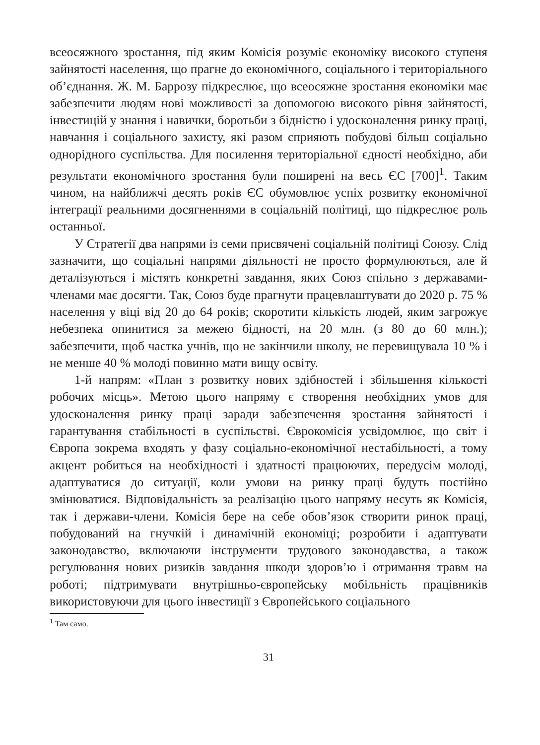всеосяжного зростання, під яким Комісія розуміє економіку високого ступеня зайнятості населення, що прагне до економічного, соціального і територіального об’єднання. Ж. М. Баррозу підкреслює, що всеосяжне зростання економіки має забезпечити людям нові можливості за допомогою високого рівня зайнятості, інвестицій у знання і навички, боротьби з бідністю і удосконалення ринку праці, навчання і соціального захисту, які разом сприяють побудові більш соціально однорідного суспільства. Для посилення територіальної єдності необхідно, аби результати економічного зростання були поширені на весь ЄС [700]<sup>1</sup>. Таким чином, на найближчі десять років ЄС обумовлює успіх розвитку економічної інтеграції реальними досягненнями в соціальній політиці, що підкреслює роль останньої.
У Стратегії два напрями із семи присвячені соціальній політиці Союзу. Слід зазначити, що соціальні напрями діяльності не просто формулюються, але й деталізуються і містять конкретні завдання, яких Союз спільно з державами-членами має досягти. Так, Союз буде прагнути працевлаштувати до 2020 р. 75 % населення у віці від 20 до 64 років; скоротити кількість людей, яким загрожує небезпека опинитися за межею бідності, на 20 млн. (з 80 до 60 млн.); забезпечити, щоб частка учнів, що не закінчили школу, не перевищувала 10 % і не менше 40 % молоді повинно мати вищу освіту.
1-й напрям: «План з розвитку нових здібностей і збільшення кількості робочих місць». Метою цього напряму є створення необхідних умов для удосконалення ринку праці заради забезпечення зростання зайнятості і гарантування стабільності в суспільстві. Єврокомісія усвідомлює, що світ і Європа зокрема входять у фазу соціально-економічної нестабільності, а тому акцент робиться на необхідності і здатності працюючих, передусім молоді, адаптуватися до ситуації, коли умови на ринку праці будуть постійно змінюватися. Відповідальність за реалізацію цього напряму несуть як Комісія, так і держави-члени. Комісія бере на себе обов’язок створити ринок праці, побудований на гнучкій і динамічній економіці; розробити і адаптувати законодавство, включаючи інструменти трудового законодавства, а також регулювання нових ризиків завдання шкоди здоров’ю і отримання травм на роботі; підтримувати внутрішньо-європейську мобільність працівників використовуючи для цього інвестиції з Європейського соціального
<sup>1</sup> Там само.
31